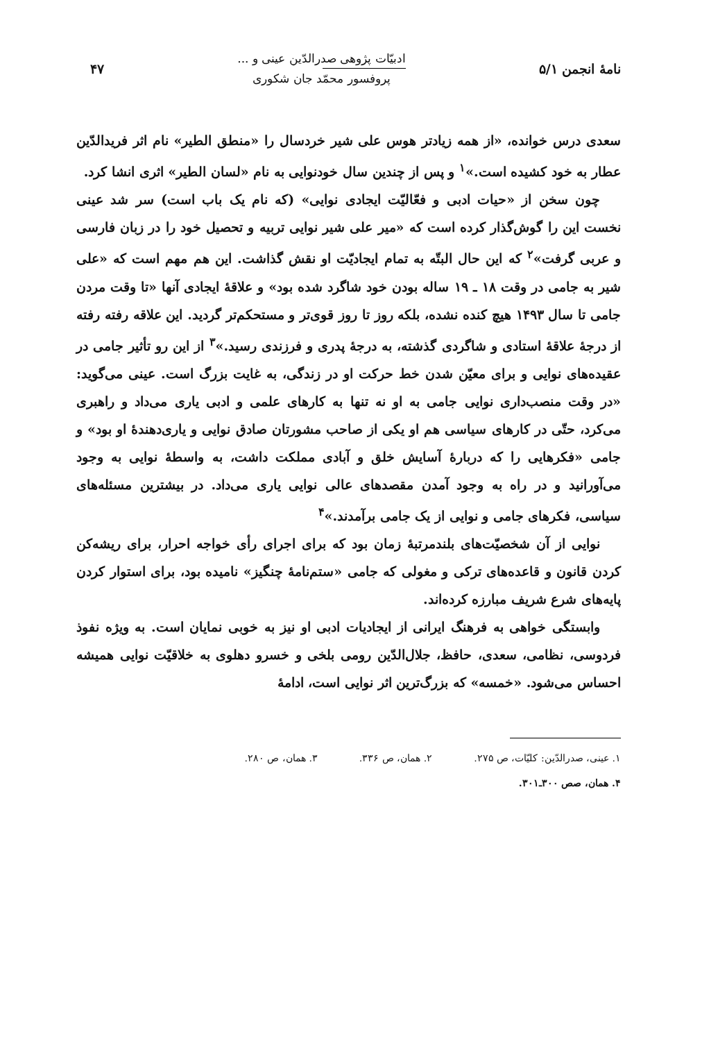نامهٔ انجمن ۵/۱
ادبیّات پژوهی صدرالدّین عینی و ...
پروفسور محمّد جان شکوری
۴۷
سعدی درس خوانده، «از همه زیادتر هوس علی شیر خردسال را «منطق الطیر» نام اثر فریدالدّین عطار به خود کشیده است.»<sup>۱</sup> و پس از چندین سال خودنوایی به نام «لسان الطیر» اثری انشا کرد.
چون سخن از «حیات ادبی و فعّالیّت ایجادی نوایی» (که نام یک باب است) سر شد عینی نخست این را گوش‌گذار کرده است که «میر علی شیر نوایی تربیه و تحصیل خود را در زبان فارسی و عربی گرفت»<sup>۲</sup> که این حال البتّه به تمام ایجادیّت او نقش گذاشت. این هم مهم است که «علی شیر به جامی در وقت ۱۸ ـ ۱۹ ساله بودن خود شاگرد شده بود» و علاقهٔ ایجادی آنها «تا وقت مردن جامی تا سال ۱۴۹۳ هیچ کنده نشده، بلکه روز تا روز قوی‌تر و مستحکم‌تر گردید. این علاقه رفته رفته از درجهٔ علاقهٔ استادی و شاگردی گذشته، به درجهٔ پدری و فرزندی رسید.»<sup>۳</sup> از این رو تأثیر جامی در عقیده‌های نوایی و برای معیّن شدن خط حرکت او در زندگی، به غایت بزرگ است. عینی می‌گوید: «در وقت منصب‌داری نوایی جامی به او نه تنها به کارهای علمی و ادبی یاری می‌داد و راهبری می‌کرد، حتّی در کارهای سیاسی هم او یکی از صاحب مشورتان صادق نوایی و یاری‌دهندهٔ او بود» و جامی «فکرهایی را که دربارهٔ آسایش خلق و آبادی مملکت داشت، به واسطهٔ نوایی به وجود می‌آورانید و در راه به وجود آمدن مقصدهای عالی نوایی یاری می‌داد. در بیشترین مسئله‌های سیاسی، فکرهای جامی و نوایی از یک جامی برآمدند.»<sup>۴</sup>
نوایی از آن شخصیّت‌های بلندمرتبهٔ زمان بود که برای اجرای رأی خواجه احرار، برای ریشه‌کن کردن قانون و قاعده‌های ترکی و مغولی که جامی «ستم‌نامهٔ چنگیز» نامیده بود، برای استوار کردن پایه‌های شرع شریف مبارزه کرده‌اند.
وابستگی خواهی به فرهنگ ایرانی از ایجادیات ادبی او نیز به خوبی نمایان است. به ویژه نفوذ فردوسی، نظامی، سعدی، حافظ، جلال‌الدّین رومی بلخی و خسرو دهلوی به خلاقیّت نوایی همیشه احساس می‌شود. «خمسه» که بزرگ‌ترین اثر نوایی است، ادامهٔ
۱. عینی، صدرالدّین: کلیّات، ص ۲۷۵. ۲. همان، ص ۳۳۶. ۳. همان، ص ۲۸۰.
۴. همان، صص ۳۰۰ـ۳۰۱.